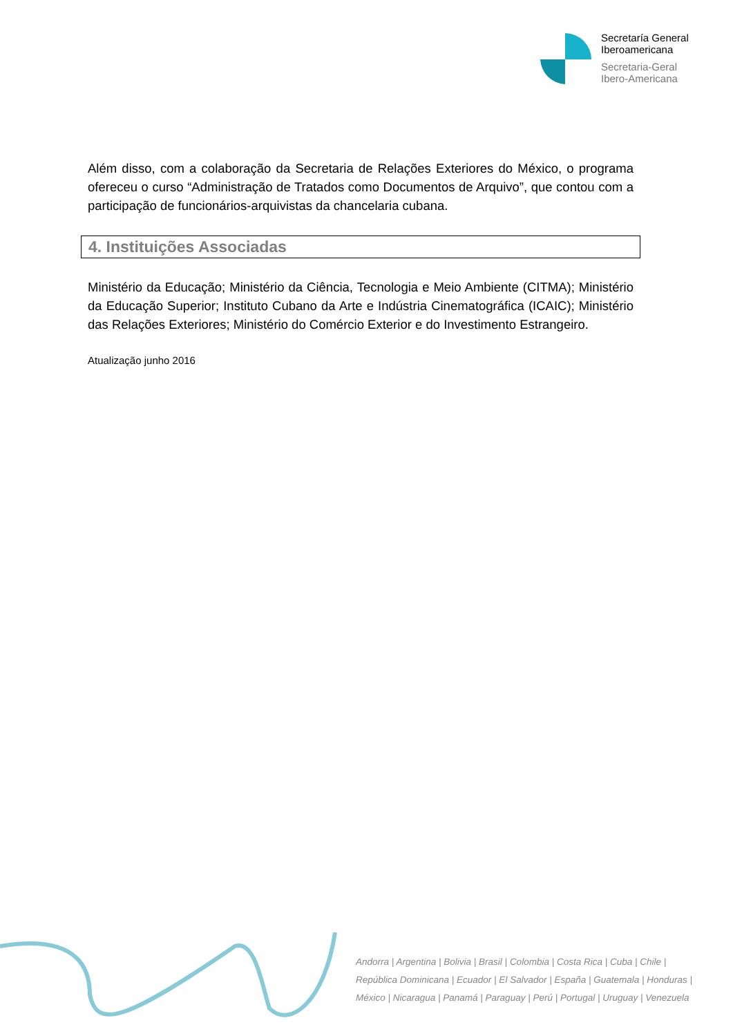Secretaría General
Iberoamericana
Secretaria-Geral
Ibero-Americana
Além disso, com a colaboração da Secretaria de Relações Exteriores do México, o programa ofereceu o curso “Administração de Tratados como Documentos de Arquivo”, que contou com a participação de funcionários-arquivistas da chancelaria cubana.
4. Instituições Associadas
Ministério da Educação; Ministério da Ciência, Tecnologia e Meio Ambiente (CITMA); Ministério da Educação Superior; Instituto Cubano da Arte e Indústria Cinematográfica (ICAIC); Ministério das Relações Exteriores; Ministério do Comércio Exterior e do Investimento Estrangeiro.
Atualização junho 2016
Andorra | Argentina | Bolivia | Brasil | Colombia | Costa Rica | Cuba | Chile |
República Dominicana | Ecuador | El Salvador | España | Guatemala | Honduras |
México | Nicaragua | Panamá | Paraguay | Perú | Portugal | Uruguay | Venezuela